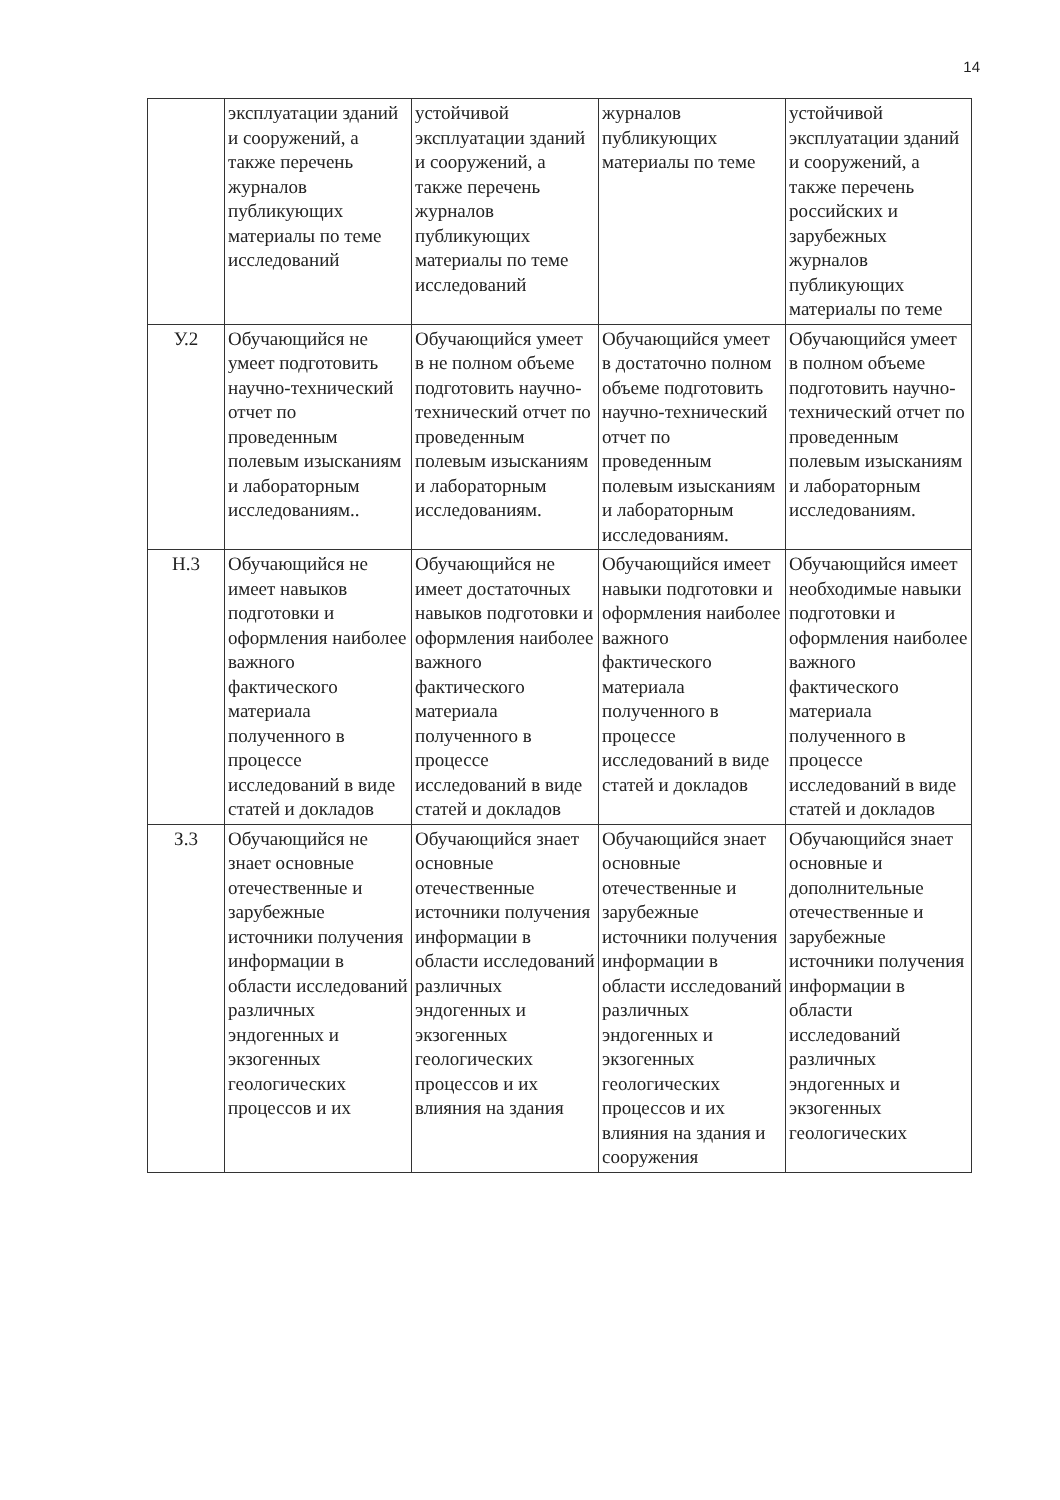14
| | эксплуатации зданий и сооружений, а также перечень журналов публикующих материалы по теме исследований | устойчивой эксплуатации зданий и сооружений, а также перечень журналов публикующих материалы по теме исследований | журналов публикующих материалы по теме | устойчивой эксплуатации зданий и сооружений, а также перечень российских и зарубежных журналов публикующих материалы по теме |
| У.2 | Обучающийся не умеет подготовить научно-технический отчет по проведенным полевым изысканиям и лабораторным исследованиям.. | Обучающийся умеет в не полном объеме подготовить научно-технический отчет по проведенным полевым изысканиям и лабораторным исследованиям. | Обучающийся умеет в достаточно полном объеме подготовить научно-технический отчет по проведенным полевым изысканиям и лабораторным исследованиям. | Обучающийся умеет в полном объеме подготовить научно-технический отчет по проведенным полевым изысканиям и лабораторным исследованиям. |
| Н.3 | Обучающийся не имеет навыков подготовки и оформления наиболее важного фактического материала полученного в процессе исследований в виде статей и докладов | Обучающийся не имеет достаточных навыков подготовки и оформления наиболее важного фактического материала полученного в процессе исследований в виде статей и докладов | Обучающийся имеет навыки подготовки и оформления наиболее важного фактического материала полученного в процессе исследований в виде статей и докладов | Обучающийся имеет необходимые навыки подготовки и оформления наиболее важного фактического материала полученного в процессе исследований в виде статей и докладов |
| З.3 | Обучающийся не знает основные отечественные и зарубежные источники получения информации в области исследований различных эндогенных и экзогенных геологических процессов и их | Обучающийся знает основные отечественные источники получения информации в области исследований различных эндогенных и экзогенных геологических процессов и их влияния на здания | Обучающийся знает основные отечественные и зарубежные источники получения информации в области исследований различных эндогенных и экзогенных геологических процессов и их влияния на здания и сооружения | Обучающийся знает основные и дополнительные отечественные и зарубежные источники получения информации в области исследований различных эндогенных и экзогенных геологических |